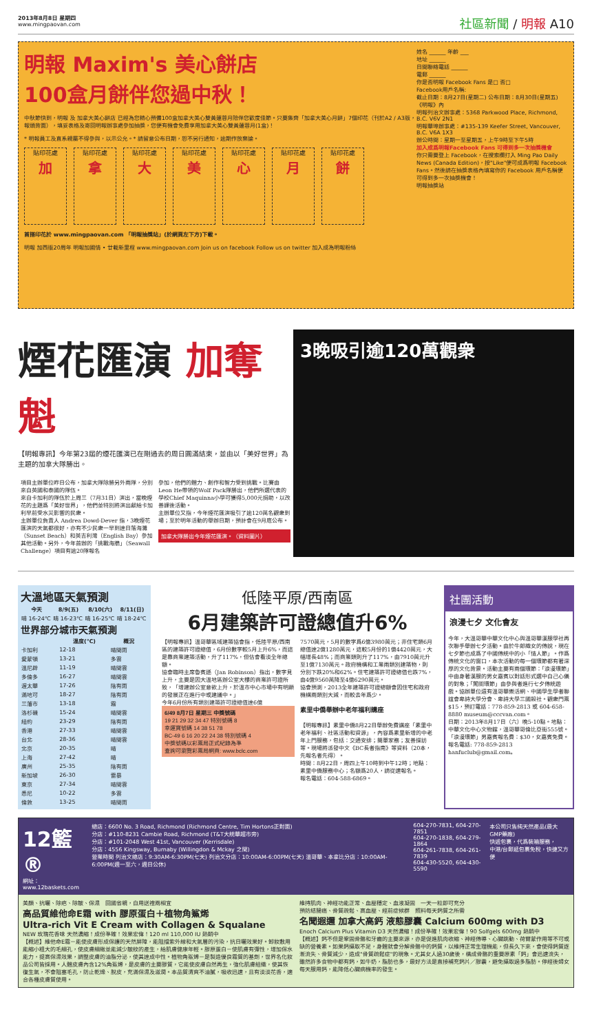2013年8月8日 星期四
www.mingpaovan.com
社區新聞 / 明報 A10
明報 Maxim's 美心餅店
100盒月餅伴您過中秋！
中秋節快到，明報 及 加拿大美心餅店 已經為您精心預備100盒加拿大美心雙黃蓮蓉月陪伴您歡度佳節。只要集齊「加拿大美心月餅」7個印花（刊於A2 / A3版，報頭背面），填妥表格及寄回明報辦事處參加抽獎，您便有機會免費享用加拿大美心雙黃蓮蓉月(1盒)！
* 明報員工及直系親屬不得參與，以示公允。* 請留意公布日期，恕不另行通知，逾期作放棄論。
貼印花處
加
貼印花處
拿
貼印花處
大
貼印花處
美
貼印花處
心
貼印花處
月
貼印花處
餅
首搭印花於 www.mingpaovan.com 「明報抽獎站」(於網頁左下方)下載。
明報 加西版20周年 明報加國情 • 廿載新里程 www.mingpaovan.com Join us on facebook Follow us on twitter 加入成為明報粉絲
姓名 ______ 年齡 ___
地址 ______
日間聯絡電話 ______
電郵 ______
你是否明報 Facebook Fans 是□ 否□
Facebook用戶名稱:
截止日期：8月27日(星期二) 公布日期：8月30日(星期五)《明報》內
明報列治文辦事處：5368 Parkwood Place, Richmond, B.C. V6V 2N1
明報華埠辦事處：#135-139 Keefer Street, Vancouver, B.C. V6A 1X3
辦公時間：星期一至星期五，上午9時至下午5時
加入成爲明報Facebook Fans 可得到多一次抽獎機會
你只需要登上 Facebook，在搜索欄打入 Ming Pao Daily News (Canada Edition)，按"Like"便可成爲明報 Facebook Fans。然後請在抽獎表格內填寫你的 Facebook 用戶名稱便可得到多一次抽獎機會！
明報抽獎站
煙花匯演 加奪魁
【明報專訊】今年第23屆的煙花匯演已在剛過去的周日圓滿結束，並由以「美好世界」為主題的加拿大隊勝出。
項目主辦單位昨日公布，加拿大隊除勝另外兩隊，分別來自英國和泰國的隊伍。
來自卡加利的隊伍於上周三（7月31日）演出，當晚煙花的主題爲「美好世界」，他們並特別將演出獻給卡加利早前受水災影響的民衆。
主辦單位負責人 Andrea Dowd-Dever 指，3晚煙花匯演的天氣都很好，亦有不少民衆一早到達日落海灘（Sunset Beach）和英吉利灣（English Bay）參加其他活動。另外，今年首辦的「挑戰海牆」（Seawall Challenge）項目有逾20隊報名
參加，他們的體力、創作和智力受到挑戰。比賽由Leon He帶領的Wolf Pack隊勝出，他們所選代表的學校Chief Maquinna小學可獲得5,000元捐助，以改善課後活動。
主辦單位又指，今年煙花匯演吸引了逾120萬名觀衆到場；至於明年活動的舉辦日期，預計會在9月底公布。
加拿大隊勝出今年煙花匯演。（資料圖片）
3晚吸引逾120萬觀衆
大溫地區天氣預測
| 今天 | 8/9(五) | 8/10(六) | 8/11(日) |
| --- | --- | --- | --- |
| 晴 16-24℃ | 晴 16-23℃ | 晴 16-25℃ | 晴 18-24℃ |
世界部分城市天氣預測
| | 溫度(℃) | 概況 |
| --- | --- | --- |
| 卡加利 | 12-18 | 晴間雨 |
| 愛蒙頓 | 13-21 | 多雲 |
| 溫尼辟 | 11-19 | 晴間雲 |
| 多倫多 | 16-27 | 晴間雲 |
| 渥太華 | 17-26 | 陰有雨 |
| 滿地可 | 18-27 | 陰有雨 |
| 三藩市 | 13-18 | 霧 |
| 洛杉磯 | 15-24 | 晴間雲 |
| 紐約 | 23-29 | 陰有雨 |
| 香港 | 27-33 | 晴間雲 |
| 台北 | 28-36 | 晴間雲 |
| 北京 | 20-35 | 晴 |
| 上海 | 27-42 | 晴 |
| 廣州 | 25-35 | 陰有雨 |
| 新加坡 | 26-30 | 雷暴 |
| 東京 | 27-34 | 晴間雲 |
| 悉尼 | 10-22 | 多雲 |
| 倫敦 | 13-25 | 晴間雨 |
低陸平原/西南區
6月建築許可證總值升6%
【明報專訊】溫哥華區域建築協會指，低陸平原/西南區的建築許可證總值，6月份數字較5月上升6%，而這是靠商業建築活動，升了117%，但估會看淡全年總額。
協會臨時主席魯賓遜（Jan Robinson）指出，數字見上升，主要是因大溫地區辦公室大樓的商業許可證所致，「增建辦公室意欲上升，於溫市中心市場中有明顯的發展正在進行中或建議中。」
今年6月份所有類別建築許可證總值達6億
6/49 8月7日 星期三 中獎號碼
19 21 29 32 34 47 特別號碼 8
幸運寶號碼 14 38 51 78
BC-49 6 16 20 22 24 38 特別號碼 4
中獎號碼以彩票局正式紀錄為準
查詢可瀏覽彩票局網頁: www.bclc.com
7570萬元，5月的數字爲6億3980萬元；非住宅類6月總值達2億1280萬元，這較5月份的1億4420萬元，大幅增長48%；而商業類則升了117%，由7910萬元升至1億7130萬元。政府機構和工業兩類別建築物，則分別下跌20%和62%。住宅建築許可證總值也跌7%，由4億9560萬降至4億6290萬元。
協會預測，2013全年建築許可證總額會因住宅和政府機構兩類別大減，而較去年爲少。
素里中僑舉辦中老年福利講座
【明報專訊】素里中僑8月22日舉辦免費講座「素里中老年福利、社區活動和資源」，內容爲素里新增的中老年上門服務，包括：交通安排；簡單家務；友善探訪等。現場將派發中文《BC長者指南》等資料（20本，先報名者先得）。
時間：8月22日，周四上午10時到中午12時；地點：素里中僑服務中心；名額爲20人，請從速報名。
報名電話：604-588-6869。
社團活動
浪漫七夕 文化會友
今年，大溫哥華中華文化中心與溫哥華漢服學社再次聯手舉辦七夕活動。由於牛郎織女的傳說，現在七夕節也成爲了中國傳統中的小「情人節」。作爲傳統文化的窗口，本次活動的每一個環節都有著深厚的文化背景。活動主要有兩個環節：「浪漫環節」中由身著漢服的男女嘉賓以對話形式選中自己心儀的對象；「闖關環節」由參與者進行七夕傳統遊戲。協辦單位還有溫哥華樂活網、中國學生學者聯誼會卑詩大學分會、卑詩大學三國殺社。觀衆門票$15，預訂電話：778-859-2813 或 604-658-8880 museum@cccvan.com。
日期：2013年8月17日（六）晚5-10點。地點：中華文化中心文物館，溫哥華哥倫比亞街555號。
「浪漫環節」男嘉賓報名費：$30，女嘉賓免費。報名電話: 778-859-2813 hanfuclub@gmail.com。
12籃®
網址：www.12baskets.com
總店：6600 No. 3 Road, Richmond (Richmond Centre, Tim Hortons正對面)
分店：#110-8231 Cambie Road, Richmond (T&T大統華超市旁)
分店：#101-2048 West 41st, Vancouver (Kerrisdale)
分店：4556 Kingsway, Burnaby (Willingdon & Mckay 之間)
營業時間 列治文總店：9:30AM-6:30PM(七天) 列治文分店：10:00AM-6:00PM(七天) 溫哥華、本拿比分店：10:00AM-6:00PM(週一至六，週日公休)
604-270-7831, 604-270-7851
604-270-1838, 604-279-1864
604-261-7838, 604-261-7839
604-430-5520, 604-430-5590
本公司只售純天然產品(最大GMP藥廠)
快遞包裹，代爲裝箱服務，
中港/台郵遞包裹免稅，快捷又方便
美顏、抗曬、除疤、除皺、保濕　回國省親，自用送禮兩相宜
高品質維他命E霜 with 膠原蛋白＋植物角鯊烯
Ultra-rich Vit E Cream with Collagen & Squalane
NEW 玫瑰花香味 天然濃縮！成份準確！效果宏偉！120 ml 110,000 IU 熱銷中
【概述】維他命E霜－能使皮膚形成保護的天然屏障，能阻擋紫外線和大氣層的污染，抗日曬效果好。卸妝敷用能縮小粗大的毛細孔，使皮膚細緻並能減少皺紋的產生，給肌膚健康年輕。膠原蛋白－使肌膚有彈性，增加保水能力，提高保濕效果，調整皮膚的油脂分泌，使其達成中性。植物角鯊烯－是製造優良霜質的基劑，世界名化妝品公司皆採用。人體皮膚內含12%角鯊烯，是皮膚的主要膠質，它能使皮膚自然再生，強化肌膚組織，使其恢復生氣，不會阻塞毛孔，防止乾燥、脫皮，充滿保濕及滋潤。本品質清爽不油膩，吸收迅速，且有淡淡花香，適合各種皮膚質使用。
維持肌肉、神經功能正常、血壓穩定、血液凝固　一天一粒即可充分
預防結腸癌、骨質疏鬆、高血壓、經前症候群　照料每天鈣質之所需
名聞遐邇 加拿大高鈣 液態膠囊 Calcium 600mg with D3
Enoch Calcium Plus Vitamin D3 天然濃縮！成份準確！效果宏偉！90 Solfgels 600mg 熱銷中
【概述】鈣不但是鞏固骨骼和牙齒的主要來源，亦是促進肌肉收縮、神經傳導、心臟跳動、荷爾蒙作用等不可或缺的營養素。如果鈣攝取不足，身體就會分解骨骼中的鈣質，以維持正常生理機能，但長久下來，會使得鈣質逐漸流失、骨質減少，造成"骨質疏鬆症"的現象。尤其女人過30歲後，構成骨骼的重要原素「鈣」會迅速流失，雖然許多食物中都有鈣，如牛奶，脂肪也多，最好方法是直接補充鈣片／膠囊，避免攝取過多脂肪。停經後婦女每天服用鈣，能降低心臟病機率的發生。